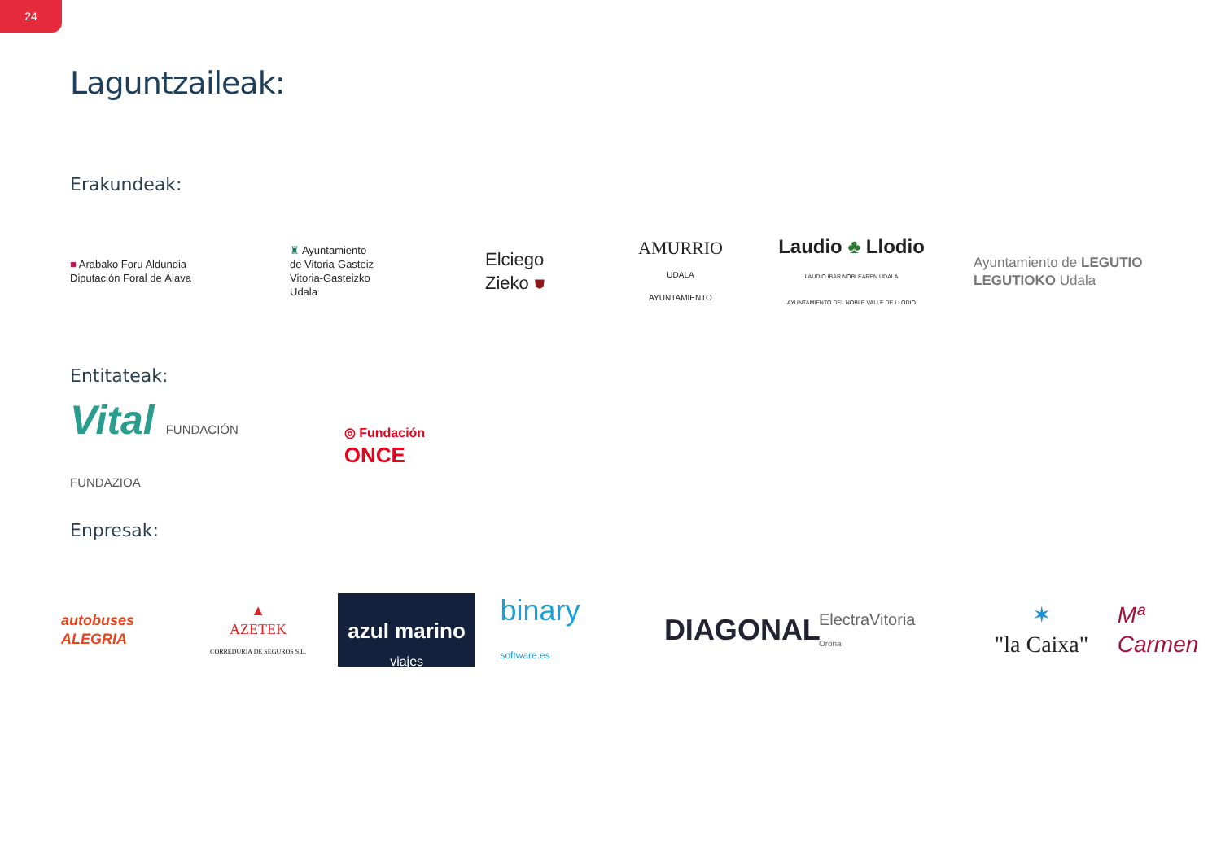24
Laguntzaileak:
Erakundeak:
■ Arabako Foru Aldundia
Diputación Foral de Álava
♜ Ayuntamiento
de Vitoria-Gasteiz
Vitoria-Gasteizko
Udala
Elciego
Zieko ⛊
AMURRIO
UDALA
AYUNTAMIENTO
Laudio ♣ Llodio
LAUDIO IBAR NOBLEAREN UDALA
AYUNTAMIENTO DEL NOBLE VALLE DE LLODIO
Ayuntamiento de LEGUTIO
LEGUTIOKO Udala
Entitateak:
Vital FUNDACIÓN
FUNDAZIOA
◎ Fundación
ONCE
Enpresak:
autobuses
ALEGRIA
▲
AZETEK
CORREDURIA DE SEGUROS S.L.
azul marino
viajes
binary
software.es
DIAGONAL
ElectraVitoria
Orona
✶
"la Caixa"
Mª Carmen